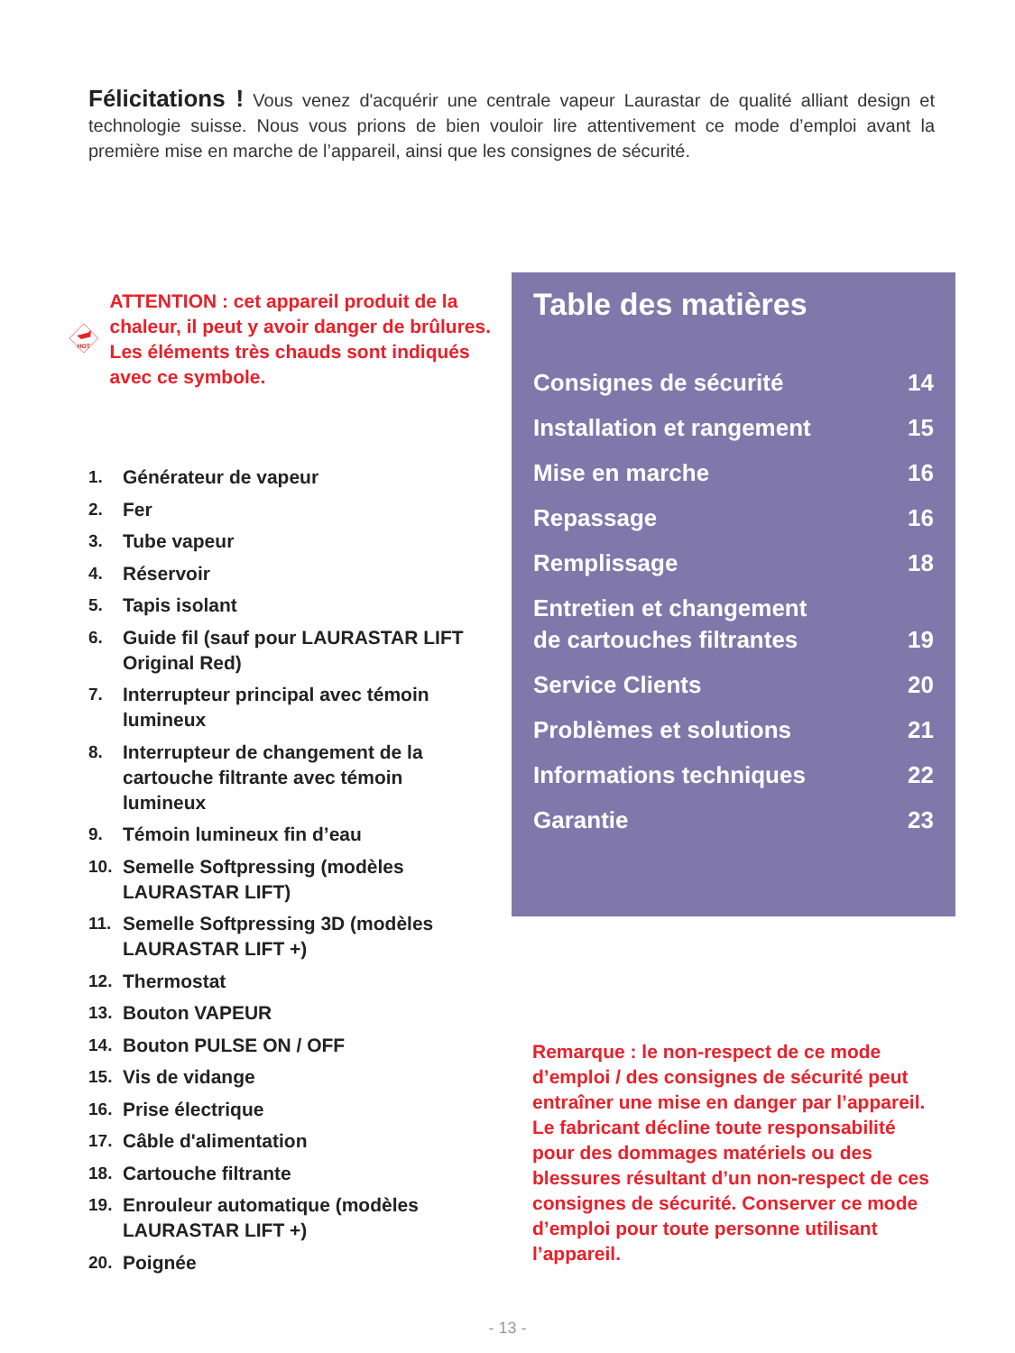Félicitations ! Vous venez d'acquérir une centrale vapeur Laurastar de qualité alliant design et technologie suisse. Nous vous prions de bien vouloir lire attentivement ce mode d’emploi avant la première mise en marche de l’appareil, ainsi que les consignes de sécurité.
HOT
ATTENTION : cet appareil produit de la chaleur, il peut y avoir danger de brûlures. Les éléments très chauds sont indiqués avec ce symbole.
1. Générateur de vapeur
2. Fer
3. Tube vapeur
4. Réservoir
5. Tapis isolant
6. Guide fil (sauf pour LAURASTAR LIFT Original Red)
7. Interrupteur principal avec témoin lumineux
8. Interrupteur de changement de la cartouche filtrante avec témoin lumineux
9. Témoin lumineux fin d’eau
10. Semelle Softpressing (modèles LAURASTAR LIFT)
11. Semelle Softpressing 3D (modèles LAURASTAR LIFT +)
12. Thermostat
13. Bouton VAPEUR
14. Bouton PULSE ON / OFF
15. Vis de vidange
16. Prise électrique
17. Câble d'alimentation
18. Cartouche filtrante
19. Enrouleur automatique (modèles LAURASTAR LIFT +)
20. Poignée
Table des matières
Consignes de sécurité 14
Installation et rangement 15
Mise en marche 16
Repassage 16
Remplissage 18
Entretien et changement
de cartouches filtrantes 19
Service Clients 20
Problèmes et solutions 21
Informations techniques 22
Garantie 23
Remarque : le non-respect de ce mode d’emploi / des consignes de sécurité peut entraîner une mise en danger par l’appareil. Le fabricant décline toute responsabilité pour des dommages matériels ou des blessures résultant d’un non-respect de ces consignes de sécurité. Conserver ce mode d’emploi pour toute personne utilisant l’appareil.
- 13 -